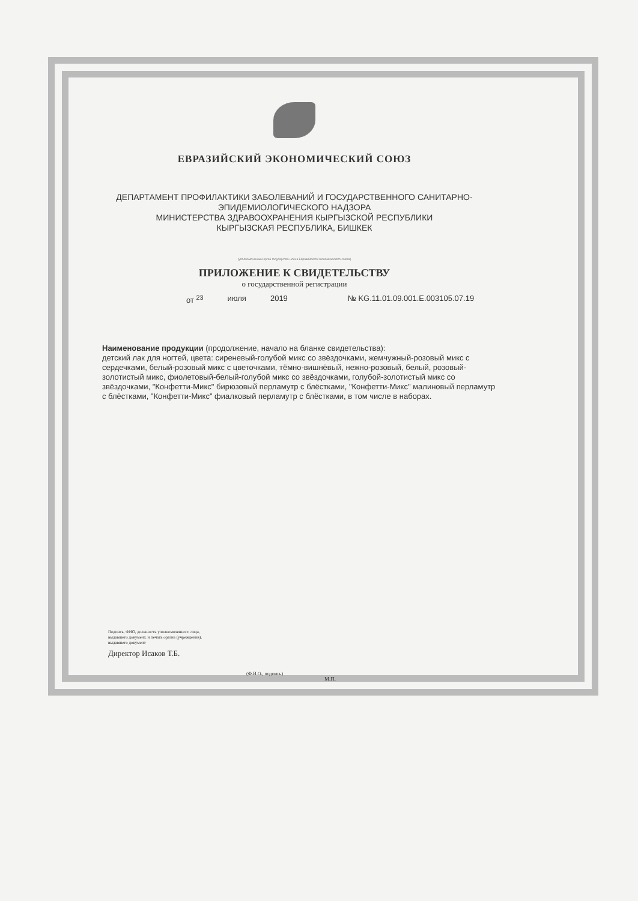ЕВРАЗИЙСКИЙ ЭКОНОМИЧЕСКИЙ СОЮЗ
ДЕПАРТАМЕНТ ПРОФИЛАКТИКИ ЗАБОЛЕВАНИЙ И ГОСУДАРСТВЕННОГО САНИТАРНО-
ЭПИДЕМИОЛОГИЧЕСКОГО НАДЗОРА
МИНИСТЕРСТВА ЗДРАВООХРАНЕНИЯ КЫРГЫЗСКОЙ РЕСПУБЛИКИ
КЫРГЫЗСКАЯ РЕСПУБЛИКА, БИШКЕК
(уполномоченный орган государства-члена Евразийского экономического союза)
ПРИЛОЖЕНИЕ К СВИДЕТЕЛЬСТВУ
о государственной регистрации
от <sup>23</sup> июля 2019 № KG.11.01.09.001.Е.003105.07.19
Наименование продукции (продолжение, начало на бланке свидетельства):
детский лак для ногтей, цвета: сиреневый-голубой микс со звёздочками, жемчужный-розовый микс с сердечками, белый-розовый микс с цветочками, тёмно-вишнёвый, нежно-розовый, белый, розовый-золотистый микс, фиолетовый-белый-голубой микс со звёздочками, голубой-золотистый микс со звёздочками, "Конфетти-Микс" бирюзовый перламутр с блёстками, "Конфетти-Микс" малиновый перламутр с блёстками, "Конфетти-Микс" фиалковый перламутр с блёстками, в том числе в наборах.
Подпись, ФИО, должность уполномоченного лица,
выдавшего документ, и печать органа (учреждения),
выдавшего документ
Директор Исаков Т.Б.
(Ф.И.О., подпись)
М.П.